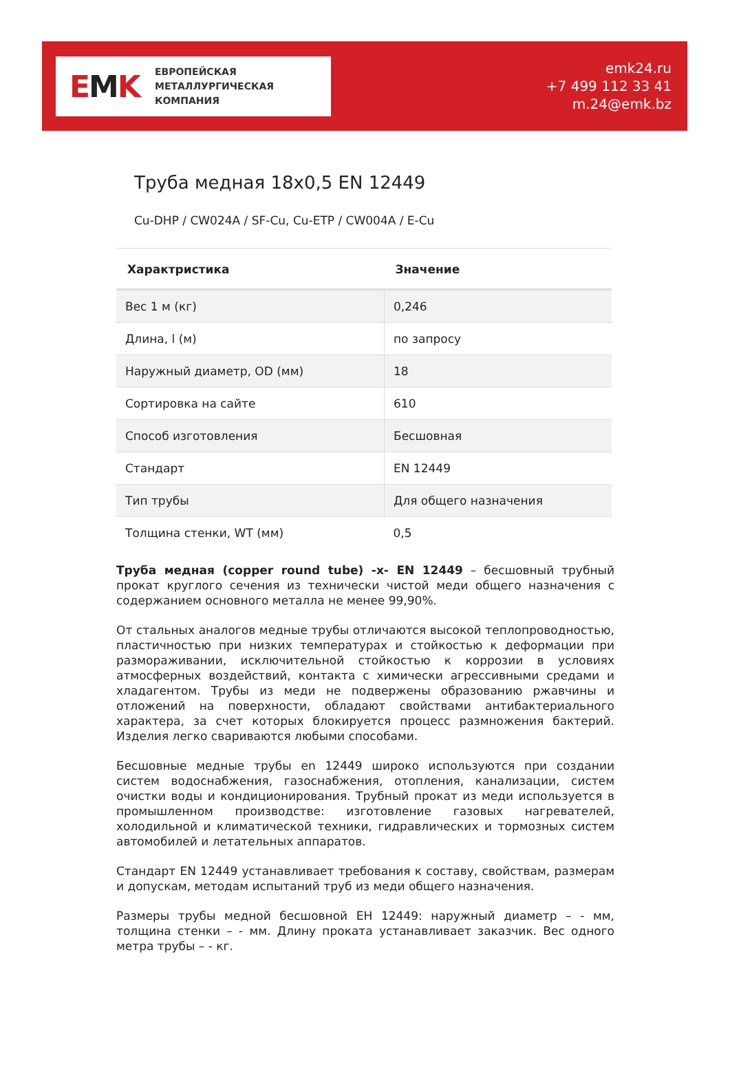EMK
ЕВРОПЕЙСКАЯ
МЕТАЛЛУРГИЧЕСКАЯ
КОМПАНИЯ
emk24.ru
+7 499 112 33 41
m.24@emk.bz
Труба медная 18x0,5 EN 12449
Cu-DHP / CW024A / SF-Cu, Cu-ETP / CW004A / E-Cu
| Характристика | Значение |
| --- | --- |
| Вес 1 м (кг) | 0,246 |
| Длина, l (м) | по запросу |
| Наружный диаметр, OD (мм) | 18 |
| Сортировка на сайте | 610 |
| Способ изготовления | Бесшовная |
| Стандарт | EN 12449 |
| Тип трубы | Для общего назначения |
| Толщина стенки, WT (мм) | 0,5 |
Труба медная (copper round tube) -x- EN 12449 – бесшовный трубный прокат круглого сечения из технически чистой меди общего назначения с содержанием основного металла не менее 99,90%.
От стальных аналогов медные трубы отличаются высокой теплопроводностью, пластичностью при низких температурах и стойкостью к деформации при размораживании, исключительной стойкостью к коррозии в условиях атмосферных воздействий, контакта с химически агрессивными средами и хладагентом. Трубы из меди не подвержены образованию ржавчины и отложений на поверхности, обладают свойствами антибактериального характера, за счет которых блокируется процесс размножения бактерий. Изделия легко свариваются любыми способами.
Бесшовные медные трубы en 12449 широко используются при создании систем водоснабжения, газоснабжения, отопления, канализации, систем очистки воды и кондиционирования. Трубный прокат из меди используется в промышленном производстве: изготовление газовых нагревателей, холодильной и климатической техники, гидравлических и тормозных систем автомобилей и летательных аппаратов.
Стандарт EN 12449 устанавливает требования к составу, свойствам, размерам и допускам, методам испытаний труб из меди общего назначения.
Размеры трубы медной бесшовной ЕН 12449: наружный диаметр – - мм, толщина стенки – - мм. Длину проката устанавливает заказчик. Вес одного метра трубы – - кг.